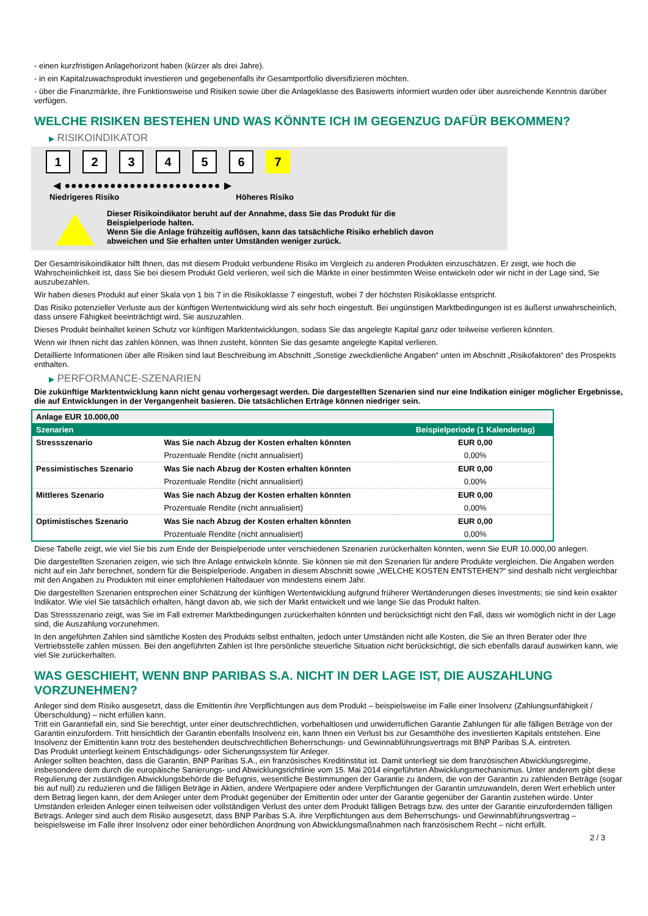- einen kurzfristigen Anlagehorizont haben (kürzer als drei Jahre).
- in ein Kapitalzuwachsprodukt investieren und gegebenenfalls ihr Gesamtportfolio diversifizieren möchten.
- über die Finanzmärkte, ihre Funktionsweise und Risiken sowie über die Anlageklasse des Basiswerts informiert wurden oder über ausreichende Kenntnis darüber verfügen.
WELCHE RISIKEN BESTEHEN UND WAS KÖNNTE ICH IM GEGENZUG DAFÜR BEKOMMEN?
▶ RISIKOINDIKATOR
123456 7
◀ ●●●●●●●●●●●●●●●●●●●●●●●● ▶
Niedrigeres Risiko Höheres Risiko
Dieser Risikoindikator beruht auf der Annahme, dass Sie das Produkt für die
Beispielperiode halten.
Wenn Sie die Anlage frühzeitig auflösen, kann das tatsächliche Risiko erheblich davon
abweichen und Sie erhalten unter Umständen weniger zurück.
Der Gesamtrisikoindikator hilft Ihnen, das mit diesem Produkt verbundene Risiko im Vergleich zu anderen Produkten einzuschätzen. Er zeigt, wie hoch die Wahrscheinlichkeit ist, dass Sie bei diesem Produkt Geld verlieren, weil sich die Märkte in einer bestimmten Weise entwickeln oder wir nicht in der Lage sind, Sie auszubezahlen.
Wir haben dieses Produkt auf einer Skala von 1 bis 7 in die Risikoklasse 7 eingestuft, wobei 7 der höchsten Risikoklasse entspricht.
Das Risiko potenzieller Verluste aus der künftigen Wertentwicklung wird als sehr hoch eingestuft. Bei ungünstigen Marktbedingungen ist es äußerst unwahrscheinlich, dass unsere Fähigkeit beeinträchtigt wird, Sie auszuzahlen.
Dieses Produkt beinhaltet keinen Schutz vor künftigen Marktentwicklungen, sodass Sie das angelegte Kapital ganz oder teilweise verlieren könnten.
Wenn wir Ihnen nicht das zahlen können, was Ihnen zusteht, könnten Sie das gesamte angelegte Kapital verlieren.
Detaillierte Informationen über alle Risiken sind laut Beschreibung im Abschnitt „Sonstige zweckdienliche Angaben“ unten im Abschnitt „Risikofaktoren“ des Prospekts enthalten.
▶ PERFORMANCE-SZENARIEN
Die zukünftige Marktentwicklung kann nicht genau vorhergesagt werden. Die dargestellten Szenarien sind nur eine Indikation einiger möglicher Ergebnisse, die auf Entwicklungen in der Vergangenheit basieren. Die tatsächlichen Erträge können niedriger sein.
| Anlage EUR 10.000,00 | | |
| Szenarien | | Beispielperiode (1 Kalendertag) |
| Stressszenario | Was Sie nach Abzug der Kosten erhalten könnten | EUR 0,00 |
| | Prozentuale Rendite (nicht annualisiert) | 0,00% |
| Pessimistisches Szenario | Was Sie nach Abzug der Kosten erhalten könnten | EUR 0,00 |
| | Prozentuale Rendite (nicht annualisiert) | 0,00% |
| Mittleres Szenario | Was Sie nach Abzug der Kosten erhalten könnten | EUR 0,00 |
| | Prozentuale Rendite (nicht annualisiert) | 0,00% |
| Optimistisches Szenario | Was Sie nach Abzug der Kosten erhalten könnten | EUR 0,00 |
| | Prozentuale Rendite (nicht annualisiert) | 0,00% |
Diese Tabelle zeigt, wie viel Sie bis zum Ende der Beispielperiode unter verschiedenen Szenarien zurückerhalten könnten, wenn Sie EUR 10.000,00 anlegen.
Die dargestellten Szenarien zeigen, wie sich Ihre Anlage entwickeln könnte. Sie können sie mit den Szenarien für andere Produkte vergleichen. Die Angaben werden nicht auf ein Jahr berechnet, sondern für die Beispielperiode. Angaben in diesem Abschnitt sowie „WELCHE KOSTEN ENTSTEHEN?“ sind deshalb nicht vergleichbar mit den Angaben zu Produkten mit einer empfohlenen Haltedauer von mindestens einem Jahr.
Die dargestellten Szenarien entsprechen einer Schätzung der künftigen Wertentwicklung aufgrund früherer Wertänderungen dieses Investments; sie sind kein exakter Indikator. Wie viel Sie tatsächlich erhalten, hängt davon ab, wie sich der Markt entwickelt und wie lange Sie das Produkt halten.
Das Stressszenario zeigt, was Sie im Fall extremer Marktbedingungen zurückerhalten könnten und berücksichtigt nicht den Fall, dass wir womöglich nicht in der Lage sind, die Auszahlung vorzunehmen.
In den angeführten Zahlen sind sämtliche Kosten des Produkts selbst enthalten, jedoch unter Umständen nicht alle Kosten, die Sie an Ihren Berater oder Ihre Vertriebsstelle zahlen müssen. Bei den angeführten Zahlen ist Ihre persönliche steuerliche Situation nicht berücksichtigt, die sich ebenfalls darauf auswirken kann, wie viel Sie zurückerhalten.
WAS GESCHIEHT, WENN BNP PARIBAS S.A. NICHT IN DER LAGE IST, DIE AUSZAHLUNG VORZUNEHMEN?
Anleger sind dem Risiko ausgesetzt, dass die Emittentin ihre Verpflichtungen aus dem Produkt – beispielsweise im Falle einer Insolvenz (Zahlungsunfähigkeit / Überschuldung) – nicht erfüllen kann.
Tritt ein Garantiefall ein, sind Sie berechtigt, unter einer deutschrechtlichen, vorbehaltlosen und unwiderruflichen Garantie Zahlungen für alle fälligen Beträge von der Garantin einzufordern. Tritt hinsichtlich der Garantin ebenfalls Insolvenz ein, kann Ihnen ein Verlust bis zur Gesamthöhe des investierten Kapitals entstehen. Eine Insolvenz der Emittentin kann trotz des bestehenden deutschrechtlichen Beherrschungs- und Gewinnabführungsvertrags mit BNP Paribas S.A. eintreten.
Das Produkt unterliegt keinem Entschädigungs- oder Sicherungssystem für Anleger.
Anleger sollten beachten, dass die Garantin, BNP Paribas S.A., ein französisches Kreditinstitut ist. Damit unterliegt sie dem französischen Abwicklungsregime, insbesondere dem durch die europäische Sanierungs- und Abwicklungsrichtlinie vom 15. Mai 2014 eingeführten Abwicklungsmechanismus. Unter anderem gibt diese Regulierung der zuständigen Abwicklungsbehörde die Befugnis, wesentliche Bestimmungen der Garantie zu ändern, die von der Garantin zu zahlenden Beträge (sogar bis auf null) zu reduzieren und die fälligen Beträge in Aktien, andere Wertpapiere oder andere Verpflichtungen der Garantin umzuwandeln, deren Wert erheblich unter dem Betrag liegen kann, der dem Anleger unter dem Produkt gegenüber der Emittentin oder unter der Garantie gegenüber der Garantin zustehen würde. Unter Umständen erleiden Anleger einen teilweisen oder vollständigen Verlust des unter dem Produkt fälligen Betrags bzw. des unter der Garantie einzufordernden fälligen Betrags. Anleger sind auch dem Risiko ausgesetzt, dass BNP Paribas S.A. ihre Verpflichtungen aus dem Beherrschungs- und Gewinnabführungsvertrag – beispielsweise im Falle ihrer Insolvenz oder einer behördlichen Anordnung von Abwicklungsmaßnahmen nach französischem Recht – nicht erfüllt.
2 / 3